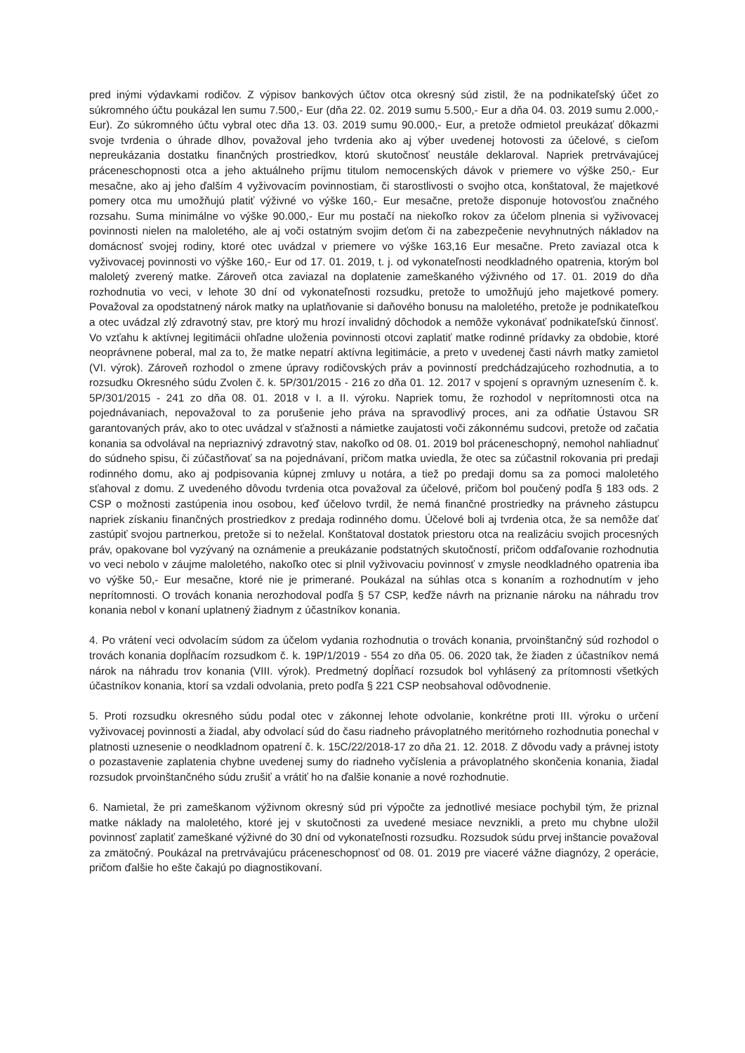pred inými výdavkami rodičov. Z výpisov bankových účtov otca okresný súd zistil, že na podnikateľský účet zo súkromného účtu poukázal len sumu 7.500,- Eur (dňa 22. 02. 2019 sumu 5.500,- Eur a dňa 04. 03. 2019 sumu 2.000,- Eur). Zo súkromného účtu vybral otec dňa 13. 03. 2019 sumu 90.000,- Eur, a pretože odmietol preukázať dôkazmi svoje tvrdenia o úhrade dlhov, považoval jeho tvrdenia ako aj výber uvedenej hotovosti za účelové, s cieľom nepreukázania dostatku finančných prostriedkov, ktorú skutočnosť neustále deklaroval. Napriek pretrvávajúcej práceneschopnosti otca a jeho aktuálneho príjmu titulom nemocenských dávok v priemere vo výške 250,- Eur mesačne, ako aj jeho ďalším 4 vyživovacím povinnostiam, či starostlivosti o svojho otca, konštatoval, že majetkové pomery otca mu umožňujú platiť výživné vo výške 160,- Eur mesačne, pretože disponuje hotovosťou značného rozsahu. Suma minimálne vo výške 90.000,- Eur mu postačí na niekoľko rokov za účelom plnenia si vyživovacej povinnosti nielen na maloletého, ale aj voči ostatným svojim deťom či na zabezpečenie nevyhnutných nákladov na domácnosť svojej rodiny, ktoré otec uvádzal v priemere vo výške 163,16 Eur mesačne. Preto zaviazal otca k vyživovacej povinnosti vo výške 160,- Eur od 17. 01. 2019, t. j. od vykonateľnosti neodkladného opatrenia, ktorým bol maloletý zverený matke. Zároveň otca zaviazal na doplatenie zameškaného výživného od 17. 01. 2019 do dňa rozhodnutia vo veci, v lehote 30 dní od vykonateľnosti rozsudku, pretože to umožňujú jeho majetkové pomery. Považoval za opodstatnený nárok matky na uplatňovanie si daňového bonusu na maloletého, pretože je podnikateľkou a otec uvádzal zlý zdravotný stav, pre ktorý mu hrozí invalidný dôchodok a nemôže vykonávať podnikateľskú činnosť. Vo vzťahu k aktívnej legitimácii ohľadne uloženia povinnosti otcovi zaplatiť matke rodinné prídavky za obdobie, ktoré neoprávnene poberal, mal za to, že matke nepatrí aktívna legitimácie, a preto v uvedenej časti návrh matky zamietol (VI. výrok). Zároveň rozhodol o zmene úpravy rodičovských práv a povinností predchádzajúceho rozhodnutia, a to rozsudku Okresného súdu Zvolen č. k. 5P/301/2015 - 216 zo dňa 01. 12. 2017 v spojení s opravným uznesením č. k. 5P/301/2015 - 241 zo dňa 08. 01. 2018 v I. a II. výroku. Napriek tomu, že rozhodol v neprítomnosti otca na pojednávaniach, nepovažoval to za porušenie jeho práva na spravodlivý proces, ani za odňatie Ústavou SR garantovaných práv, ako to otec uvádzal v sťažnosti a námietke zaujatosti voči zákonnému sudcovi, pretože od začatia konania sa odvolával na nepriaznivý zdravotný stav, nakoľko od 08. 01. 2019 bol práceneschopný, nemohol nahliadnuť do súdneho spisu, či zúčastňovať sa na pojednávaní, pričom matka uviedla, že otec sa zúčastnil rokovania pri predaji rodinného domu, ako aj podpisovania kúpnej zmluvy u notára, a tiež po predaji domu sa za pomoci maloletého sťahoval z domu. Z uvedeného dôvodu tvrdenia otca považoval za účelové, pričom bol poučený podľa § 183 ods. 2 CSP o možnosti zastúpenia inou osobou, keď účelovo tvrdil, že nemá finančné prostriedky na právneho zástupcu napriek získaniu finančných prostriedkov z predaja rodinného domu. Účelové boli aj tvrdenia otca, že sa nemôže dať zastúpiť svojou partnerkou, pretože si to neželal. Konštatoval dostatok priestoru otca na realizáciu svojich procesných práv, opakovane bol vyzývaný na oznámenie a preukázanie podstatných skutočností, pričom odďaľovanie rozhodnutia vo veci nebolo v záujme maloletého, nakoľko otec si plnil vyživovaciu povinnosť v zmysle neodkladného opatrenia iba vo výške 50,- Eur mesačne, ktoré nie je primerané. Poukázal na súhlas otca s konaním a rozhodnutím v jeho neprítomnosti. O trovách konania nerozhodoval podľa § 57 CSP, keďže návrh na priznanie nároku na náhradu trov konania nebol v konaní uplatnený žiadnym z účastníkov konania.
4. Po vrátení veci odvolacím súdom za účelom vydania rozhodnutia o trovách konania, prvoinštančný súd rozhodol o trovách konania dopĺňacím rozsudkom č. k. 19P/1/2019 - 554 zo dňa 05. 06. 2020 tak, že žiaden z účastníkov nemá nárok na náhradu trov konania (VIII. výrok). Predmetný dopĺňací rozsudok bol vyhlásený za prítomnosti všetkých účastníkov konania, ktorí sa vzdali odvolania, preto podľa § 221 CSP neobsahoval odôvodnenie.
5. Proti rozsudku okresného súdu podal otec v zákonnej lehote odvolanie, konkrétne proti III. výroku o určení vyživovacej povinnosti a žiadal, aby odvolací súd do času riadneho právoplatného meritórneho rozhodnutia ponechal v platnosti uznesenie o neodkladnom opatrení č. k. 15C/22/2018-17 zo dňa 21. 12. 2018. Z dôvodu vady a právnej istoty o pozastavenie zaplatenia chybne uvedenej sumy do riadneho vyčíslenia a právoplatného skončenia konania, žiadal rozsudok prvoinštančného súdu zrušiť a vrátiť ho na ďalšie konanie a nové rozhodnutie.
6. Namietal, že pri zameškanom výživnom okresný súd pri výpočte za jednotlivé mesiace pochybil tým, že priznal matke náklady na maloletého, ktoré jej v skutočnosti za uvedené mesiace nevznikli, a preto mu chybne uložil povinnosť zaplatiť zameškané výživné do 30 dní od vykonateľnosti rozsudku. Rozsudok súdu prvej inštancie považoval za zmätočný. Poukázal na pretrvávajúcu práceneschopnosť od 08. 01. 2019 pre viaceré vážne diagnózy, 2 operácie, pričom ďalšie ho ešte čakajú po diagnostikovaní.